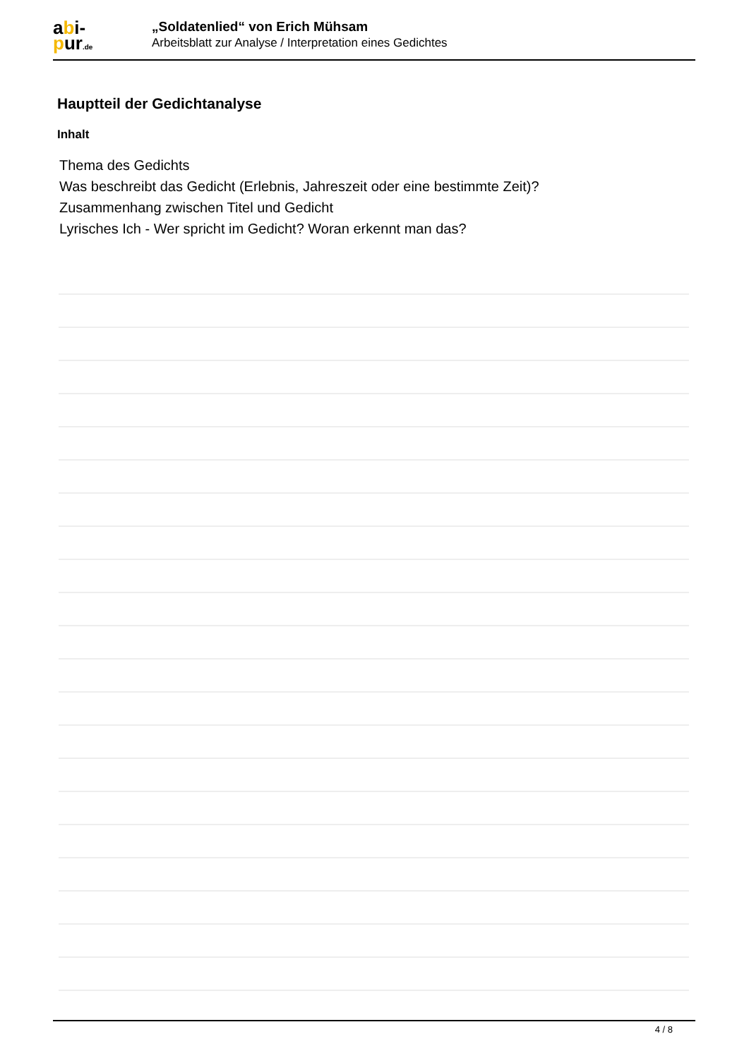abi-
pur.de
„Soldatenlied“ von Erich Mühsam
Arbeitsblatt zur Analyse / Interpretation eines Gedichtes
Hauptteil der Gedichtanalyse
Inhalt
Thema des Gedichts
Was beschreibt das Gedicht (Erlebnis, Jahreszeit oder eine bestimmte Zeit)?
Zusammenhang zwischen Titel und Gedicht
Lyrisches Ich - Wer spricht im Gedicht? Woran erkennt man das?
4 / 8